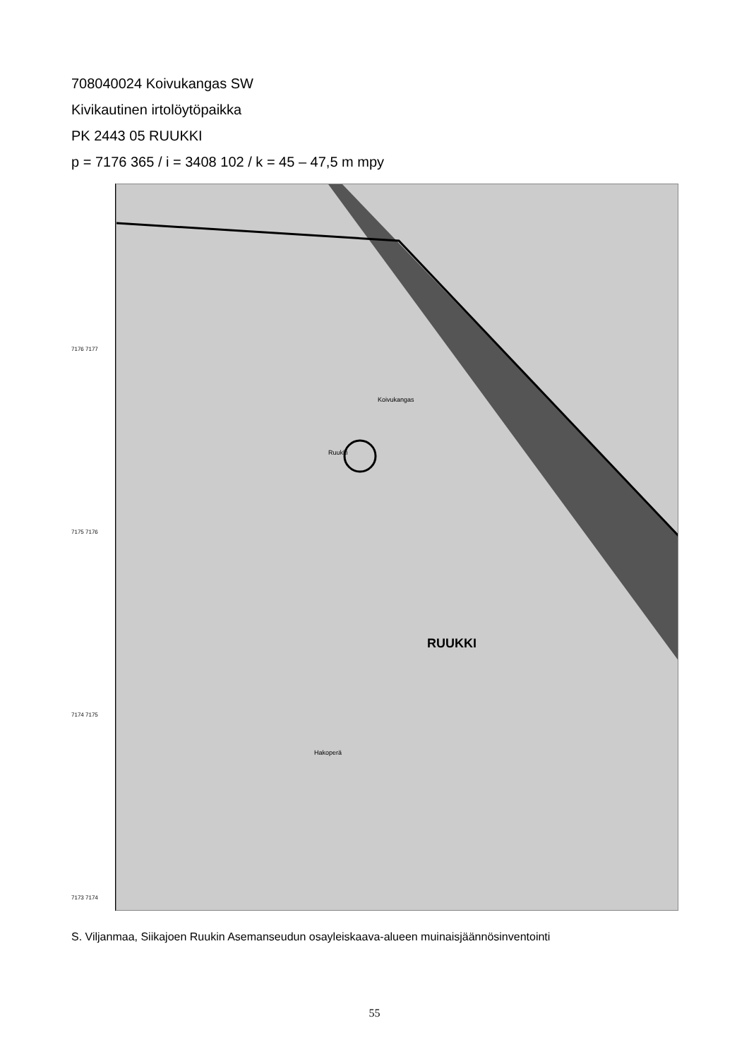708040024 Koivukangas SW
Kivikautinen irtolöytöpaikka
PK 2443 05 RUUKKI
p = 7176 365 / i = 3408 102 / k = 45 – 47,5 m mpy
7176 7177
7175 7176
7174 7175
7173 7174
RUUKKI
Koivukangas
Ruukki
Hakoperä
S. Viljanmaa, Siikajoen Ruukin Asemanseudun osayleiskaava-alueen muinaisjäännösinventointi
55